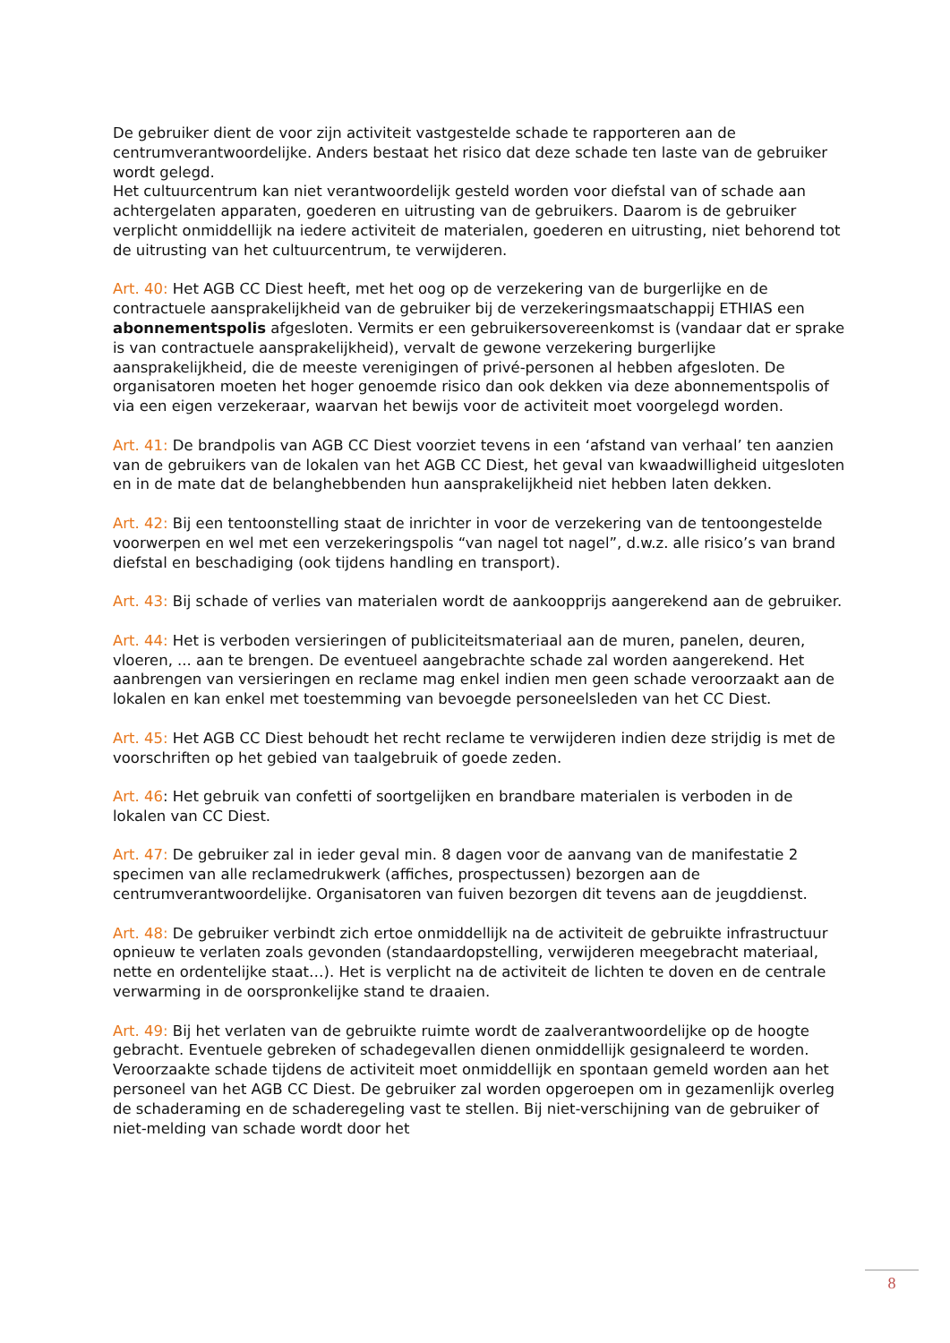De gebruiker dient de voor zijn activiteit vastgestelde schade te rapporteren aan de centrumverantwoordelijke. Anders bestaat het risico dat deze schade ten laste van de gebruiker wordt gelegd.
Het cultuurcentrum kan niet verantwoordelijk gesteld worden voor diefstal van of schade aan achtergelaten apparaten, goederen en uitrusting van de gebruikers. Daarom is de gebruiker verplicht onmiddellijk na iedere activiteit de materialen, goederen en uitrusting, niet behorend tot de uitrusting van het cultuurcentrum, te verwijderen.
Art. 40: Het AGB CC Diest heeft, met het oog op de verzekering van de burgerlijke en de contractuele aansprakelijkheid van de gebruiker bij de verzekeringsmaatschappij ETHIAS een abonnementspolis afgesloten. Vermits er een gebruikersovereenkomst is (vandaar dat er sprake is van contractuele aansprakelijkheid), vervalt de gewone verzekering burgerlijke aansprakelijkheid, die de meeste verenigingen of privé-personen al hebben afgesloten. De organisatoren moeten het hoger genoemde risico dan ook dekken via deze abonnementspolis of via een eigen verzekeraar, waarvan het bewijs voor de activiteit moet voorgelegd worden.
Art. 41: De brandpolis van AGB CC Diest voorziet tevens in een ‘afstand van verhaal’ ten aanzien van de gebruikers van de lokalen van het AGB CC Diest, het geval van kwaadwilligheid uitgesloten en in de mate dat de belanghebbenden hun aansprakelijkheid niet hebben laten dekken.
Art. 42: Bij een tentoonstelling staat de inrichter in voor de verzekering van de tentoongestelde voorwerpen en wel met een verzekeringspolis “van nagel tot nagel”, d.w.z. alle risico’s van brand diefstal en beschadiging (ook tijdens handling en transport).
Art. 43: Bij schade of verlies van materialen wordt de aankoopprijs aangerekend aan de gebruiker.
Art. 44: Het is verboden versieringen of publiciteitsmateriaal aan de muren, panelen, deuren, vloeren, ... aan te brengen. De eventueel aangebrachte schade zal worden aangerekend. Het aanbrengen van versieringen en reclame mag enkel indien men geen schade veroorzaakt aan de lokalen en kan enkel met toestemming van bevoegde personeelsleden van het CC Diest.
Art. 45: Het AGB CC Diest behoudt het recht reclame te verwijderen indien deze strijdig is met de voorschriften op het gebied van taalgebruik of goede zeden.
Art. 46: Het gebruik van confetti of soortgelijken en brandbare materialen is verboden in de lokalen van CC Diest.
Art. 47: De gebruiker zal in ieder geval min. 8 dagen voor de aanvang van de manifestatie 2 specimen van alle reclamedrukwerk (affiches, prospectussen) bezorgen aan de centrumverantwoordelijke. Organisatoren van fuiven bezorgen dit tevens aan de jeugddienst.
Art. 48: De gebruiker verbindt zich ertoe onmiddellijk na de activiteit de gebruikte infrastructuur opnieuw te verlaten zoals gevonden (standaardopstelling, verwijderen meegebracht materiaal, nette en ordentelijke staat…). Het is verplicht na de activiteit de lichten te doven en de centrale verwarming in de oorspronkelijke stand te draaien.
Art. 49: Bij het verlaten van de gebruikte ruimte wordt de zaalverantwoordelijke op de hoogte gebracht. Eventuele gebreken of schadegevallen dienen onmiddellijk gesignaleerd te worden. Veroorzaakte schade tijdens de activiteit moet onmiddellijk en spontaan gemeld worden aan het personeel van het AGB CC Diest. De gebruiker zal worden opgeroepen om in gezamenlijk overleg de schaderaming en de schaderegeling vast te stellen. Bij niet-verschijning van de gebruiker of niet-melding van schade wordt door het
8